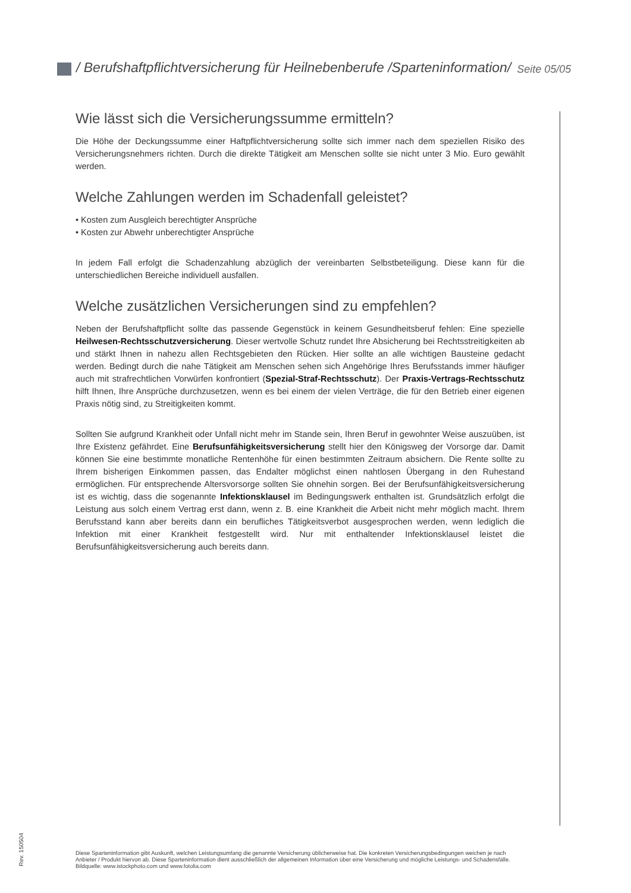/ Berufshaftpflichtversicherung für Heilnebenberufe /Sparteninformation/ Seite 05/05
Wie lässt sich die Versicherungssumme ermitteln?
Die Höhe der Deckungssumme einer Haftpflichtversicherung sollte sich immer nach dem speziellen Risiko des Versicherungsnehmers richten. Durch die direkte Tätigkeit am Menschen sollte sie nicht unter 3 Mio. Euro gewählt werden.
Welche Zahlungen werden im Schadenfall geleistet?
• Kosten zum Ausgleich berechtigter Ansprüche
• Kosten zur Abwehr unberechtigter Ansprüche
In jedem Fall erfolgt die Schadenzahlung abzüglich der vereinbarten Selbstbeteiligung. Diese kann für die unterschiedlichen Bereiche individuell ausfallen.
Welche zusätzlichen Versicherungen sind zu empfehlen?
Neben der Berufshaftpflicht sollte das passende Gegenstück in keinem Gesundheitsberuf fehlen: Eine spezielle Heilwesen-Rechtsschutzversicherung. Dieser wertvolle Schutz rundet Ihre Absicherung bei Rechtsstreitigkeiten ab und stärkt Ihnen in nahezu allen Rechtsgebieten den Rücken. Hier sollte an alle wichtigen Bausteine gedacht werden. Bedingt durch die nahe Tätigkeit am Menschen sehen sich Angehörige Ihres Berufsstands immer häufiger auch mit strafrechtlichen Vorwürfen konfrontiert (Spezial-Straf-Rechtsschutz). Der Praxis-Vertrags-Rechtsschutz hilft Ihnen, Ihre Ansprüche durchzusetzen, wenn es bei einem der vielen Verträge, die für den Betrieb einer eigenen Praxis nötig sind, zu Streitigkeiten kommt.
Sollten Sie aufgrund Krankheit oder Unfall nicht mehr im Stande sein, Ihren Beruf in gewohnter Weise auszuüben, ist Ihre Existenz gefährdet. Eine Berufsunfähigkeitsversicherung stellt hier den Königsweg der Vorsorge dar. Damit können Sie eine bestimmte monatliche Rentenhöhe für einen bestimmten Zeitraum absichern. Die Rente sollte zu Ihrem bisherigen Einkommen passen, das Endalter möglichst einen nahtlosen Übergang in den Ruhestand ermöglichen. Für entsprechende Altersvorsorge sollten Sie ohnehin sorgen. Bei der Berufsunfähigkeitsversicherung ist es wichtig, dass die sogenannte Infektionsklausel im Bedingungswerk enthalten ist. Grundsätzlich erfolgt die Leistung aus solch einem Vertrag erst dann, wenn z. B. eine Krankheit die Arbeit nicht mehr möglich macht. Ihrem Berufsstand kann aber bereits dann ein berufliches Tätigkeitsverbot ausgesprochen werden, wenn lediglich die Infektion mit einer Krankheit festgestellt wird. Nur mit enthaltender Infektionsklausel leistet die Berufsunfähigkeitsversicherung auch bereits dann.
Rev. 150504
Diese Sparteninformation gibt Auskunft, welchen Leistungsumfang die genannte Versicherung üblicherweise hat. Die konkreten Versicherungsbedingungen weichen je nach Anbieter / Produkt hiervon ab. Diese Sparteninformation dient ausschließlich der allgemeinen Information über eine Versicherung und mögliche Leistungs- und Schadensfälle. Bildquelle: www.istockphoto.com und www.fotolia.com